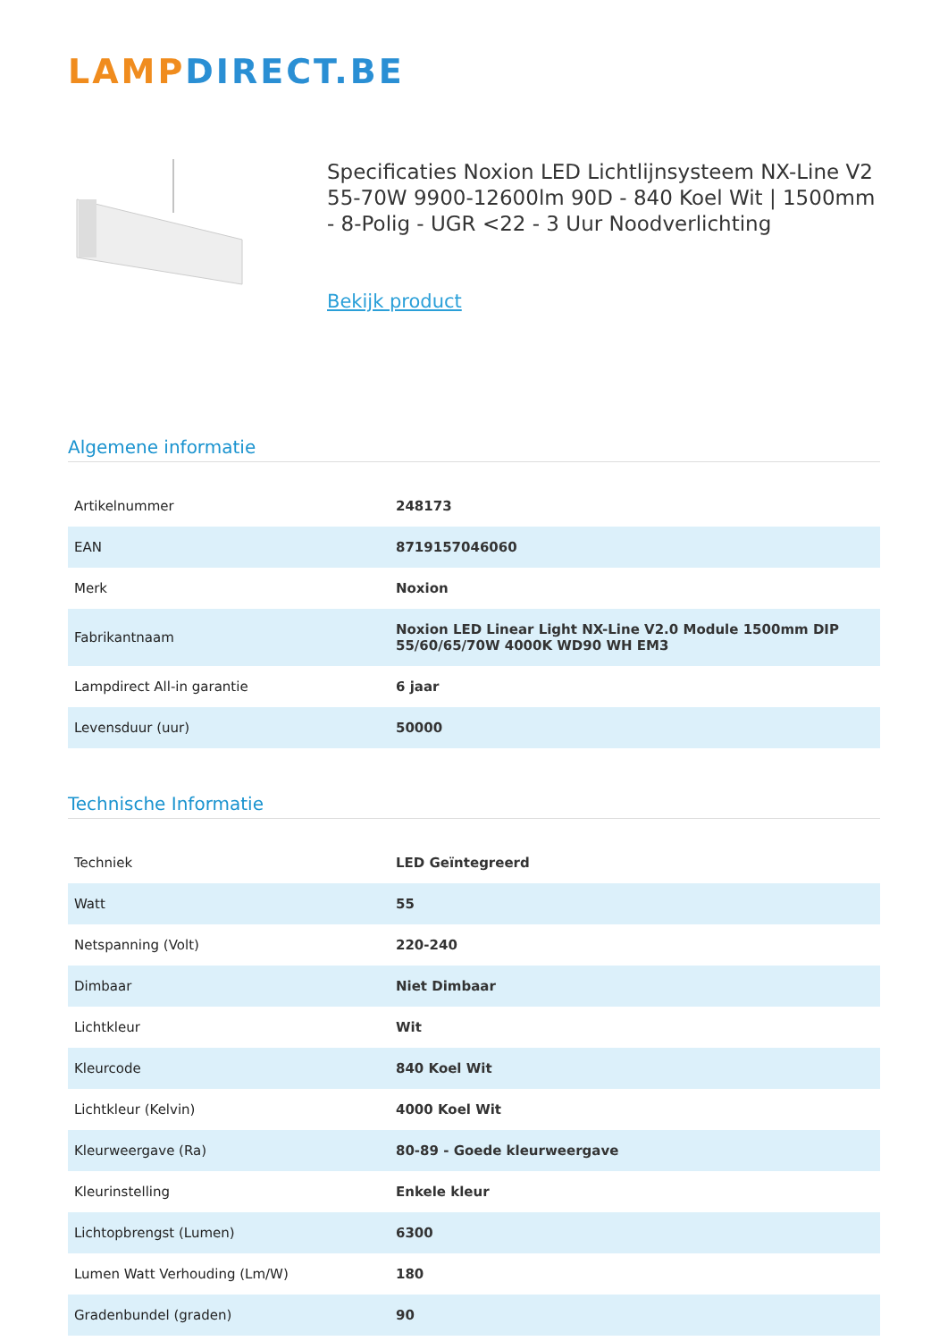LAMP DIRECT.BE
Specificaties Noxion LED Lichtlijnsysteem NX-Line V2 55-70W 9900-12600lm 90D - 840 Koel Wit | 1500mm - 8-Polig - UGR <22 - 3 Uur Noodverlichting
Bekijk product
Algemene informatie
| Artikelnummer | 248173 |
| EAN | 8719157046060 |
| Merk | Noxion |
| Fabrikantnaam | Noxion LED Linear Light NX-Line V2.0 Module 1500mm DIP 55/60/65/70W 4000K WD90 WH EM3 |
| Lampdirect All-in garantie | 6 jaar |
| Levensduur (uur) | 50000 |
Technische Informatie
| Techniek | LED Geïntegreerd |
| Watt | 55 |
| Netspanning (Volt) | 220-240 |
| Dimbaar | Niet Dimbaar |
| Lichtkleur | Wit |
| Kleurcode | 840 Koel Wit |
| Lichtkleur (Kelvin) | 4000 Koel Wit |
| Kleurweergave (Ra) | 80-89 - Goede kleurweergave |
| Kleurinstelling | Enkele kleur |
| Lichtopbrengst (Lumen) | 6300 |
| Lumen Watt Verhouding (Lm/W) | 180 |
| Gradenbundel (graden) | 90 |